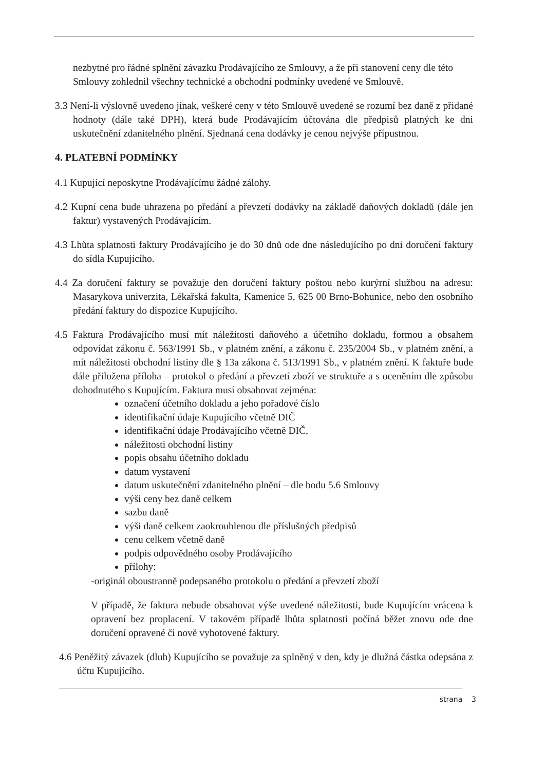nezbytné pro řádné splnění závazku Prodávajícího ze Smlouvy, a že při stanovení ceny dle této Smlouvy zohlednil všechny technické a obchodní podmínky uvedené ve Smlouvě.
3.3 Není-li výslovně uvedeno jinak, veškeré ceny v této Smlouvě uvedené se rozumí bez daně z přidané hodnoty (dále také DPH), která bude Prodávajícím účtována dle předpisů platných ke dni uskutečnění zdanitelného plnění. Sjednaná cena dodávky je cenou nejvýše přípustnou.
4. PLATEBNÍ PODMÍNKY
4.1 Kupující neposkytne Prodávajícímu žádné zálohy.
4.2 Kupní cena bude uhrazena po předání a převzetí dodávky na základě daňových dokladů (dále jen faktur) vystavených Prodávajícím.
4.3 Lhůta splatnosti faktury Prodávajícího je do 30 dnů ode dne následujícího po dni doručení faktury do sídla Kupujícího.
4.4 Za doručení faktury se považuje den doručení faktury poštou nebo kurýrní službou na adresu: Masarykova univerzita, Lékařská fakulta, Kamenice 5, 625 00 Brno-Bohunice, nebo den osobního předání faktury do dispozice Kupujícího.
4.5 Faktura Prodávajícího musí mít náležitosti daňového a účetního dokladu, formou a obsahem odpovídat zákonu č. 563/1991 Sb., v platném znění, a zákonu č. 235/2004 Sb., v platném znění, a mít náležitosti obchodní listiny dle § 13a zákona č. 513/1991 Sb., v platném znění. K faktuře bude dále přiložena příloha – protokol o předání a převzetí zboží ve struktuře a s oceněním dle způsobu dohodnutého s Kupujícím. Faktura musí obsahovat zejména:
označení účetního dokladu a jeho pořadové číslo
identifikační údaje Kupujícího včetně DIČ
identifikační údaje Prodávajícího včetně DIČ,
náležitosti obchodní listiny
popis obsahu účetního dokladu
datum vystavení
datum uskutečnění zdanitelného plnění – dle bodu 5.6 Smlouvy
výši ceny bez daně celkem
sazbu daně
výši daně celkem zaokrouhlenou dle příslušných předpisů
cenu celkem včetně daně
podpis odpovědného osoby Prodávajícího
přílohy:
-originál oboustranně podepsaného protokolu o předání a převzetí zboží
V případě, že faktura nebude obsahovat výše uvedené náležitosti, bude Kupujícím vrácena k opravení bez proplacení. V takovém případě lhůta splatnosti počíná běžet znovu ode dne doručení opravené či nově vyhotovené faktury.
4.6 Peněžitý závazek (dluh) Kupujícího se považuje za splněný v den, kdy je dlužná částka odepsána z účtu Kupujícího.
strana 3